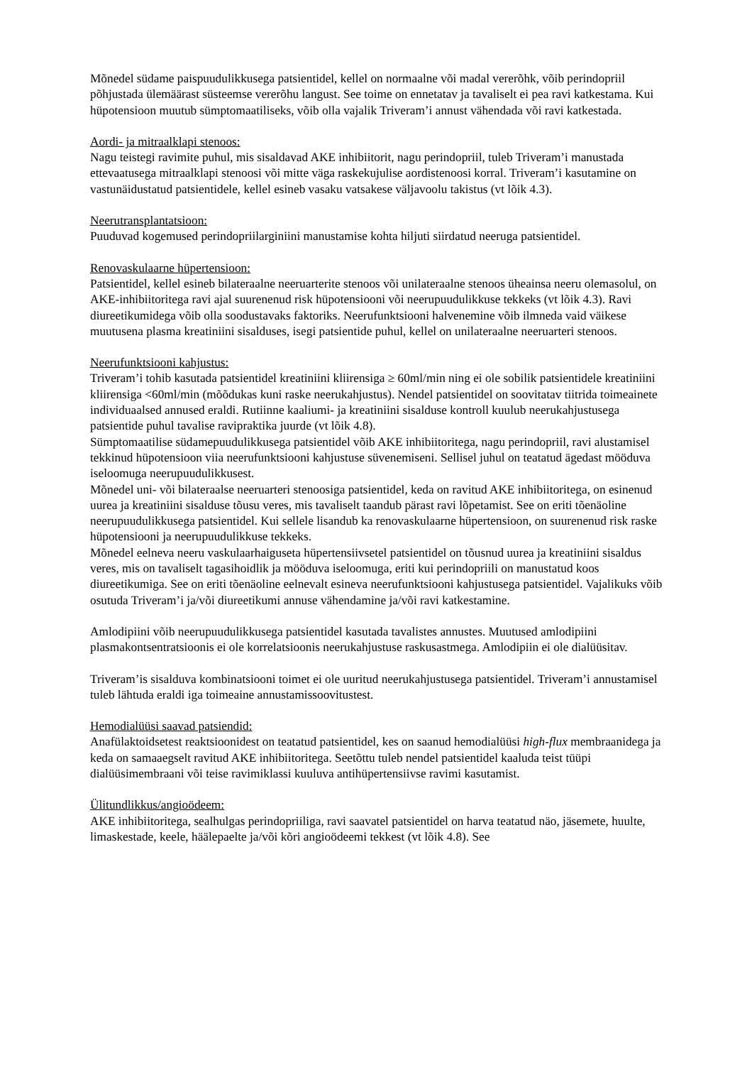Mõnedel südame paispuudulikkusega patsientidel, kellel on normaalne või madal vererõhk, võib perindopriil põhjustada ülemäärast süsteemse vererõhu langust. See toime on ennetatav ja tavaliselt ei pea ravi katkestama. Kui hüpotensioon muutub sümptomaatiliseks, võib olla vajalik Triveram’i annust vähendada või ravi katkestada.
Aordi- ja mitraalklapi stenoos:
Nagu teistegi ravimite puhul, mis sisaldavad AKE inhibiitorit, nagu perindopriil, tuleb Triveram’i manustada ettevaatusega mitraalklapi stenoosi või mitte väga raskekujulise aordistenoosi korral. Triveram’i kasutamine on vastunäidustatud patsientidele, kellel esineb vasaku vatsakese väljavoolu takistus (vt lõik 4.3).
Neerutransplantatsioon:
Puuduvad kogemused perindopriilarginiini manustamise kohta hiljuti siirdatud neeruga patsientidel.
Renovaskulaarne hüpertensioon:
Patsientidel, kellel esineb bilateraalne neeruarterite stenoos või unilateraalne stenoos üheainsa neeru olemasolul, on AKE-inhibiitoritega ravi ajal suurenenud risk hüpotensiooni või neerupuudulikkuse tekkeks (vt lõik 4.3). Ravi diureetikumidega võib olla soodustavaks faktoriks. Neerufunktsiooni halvenemine võib ilmneda vaid väikese muutusena plasma kreatiniini sisalduses, isegi patsientide puhul, kellel on unilateraalne neeruarteri stenoos.
Neerufunktsiooni kahjustus:
Triveram’i tohib kasutada patsientidel kreatiniini kliirensiga ≥ 60ml/min ning ei ole sobilik patsientidele kreatiniini kliirensiga <60ml/min (mõõdukas kuni raske neerukahjustus). Nendel patsientidel on soovitatav tiitrida toimeainete individuaalsed annused eraldi. Rutiinne kaaliumi- ja kreatiniini sisalduse kontroll kuulub neerukahjustusega patsientide puhul tavalise ravipraktika juurde (vt lõik 4.8).
Sümptomaatilise südamepuudulikkusega patsientidel võib AKE inhibiitoritega, nagu perindopriil, ravi alustamisel tekkinud hüpotensioon viia neerufunktsiooni kahjustuse süvenemiseni. Sellisel juhul on teatatud ägedast mööduva iseloomuga neerupuudulikkusest.
Mõnedel uni- või bilateraalse neeruarteri stenoosiga patsientidel, keda on ravitud AKE inhibiitoritega, on esinenud uurea ja kreatiniini sisalduse tõusu veres, mis tavaliselt taandub pärast ravi lõpetamist. See on eriti tõenäoline neerupuudulikkusega patsientidel. Kui sellele lisandub ka renovaskulaarne hüpertensioon, on suurenenud risk raske hüpotensiooni ja neerupuudulikkuse tekkeks.
Mõnedel eelneva neeru vaskulaarhaiguseta hüpertensiivsetel patsientidel on tõusnud uurea ja kreatiniini sisaldus veres, mis on tavaliselt tagasihoidlik ja mööduva iseloomuga, eriti kui perindopriili on manustatud koos diureetikumiga. See on eriti tõenäoline eelnevalt esineva neerufunktsiooni kahjustusega patsientidel. Vajalikuks võib osutuda Triveram’i ja/või diureetikumi annuse vähendamine ja/või ravi katkestamine.
Amlodipiini võib neerupuudulikkusega patsientidel kasutada tavalistes annustes. Muutused amlodipiini plasmakontsentratsioonis ei ole korrelatsioonis neerukahjustuse raskusastmega. Amlodipiin ei ole dialüüsitav.
Triveram’is sisalduva kombinatsiooni toimet ei ole uuritud neerukahjustusega patsientidel. Triveram’i annustamisel tuleb lähtuda eraldi iga toimeaine annustamissoovitustest.
Hemodialüüsi saavad patsiendid:
Anafülaktoidsetest reaktsioonidest on teatatud patsientidel, kes on saanud hemodialüüsi high-flux membraanidega ja keda on samaaegselt ravitud AKE inhibiitoritega. Seetõttu tuleb nendel patsientidel kaaluda teist tüüpi dialüüsimembraani või teise ravimiklassi kuuluva antihüpertensiivse ravimi kasutamist.
Ülitundlikkus/angioödeem:
AKE inhibiitoritega, sealhulgas perindopriiliga, ravi saavatel patsientidel on harva teatatud näo, jäsemete, huulte, limaskestade, keele, häälepaelte ja/või kõri angioödeemi tekkest (vt lõik 4.8). See